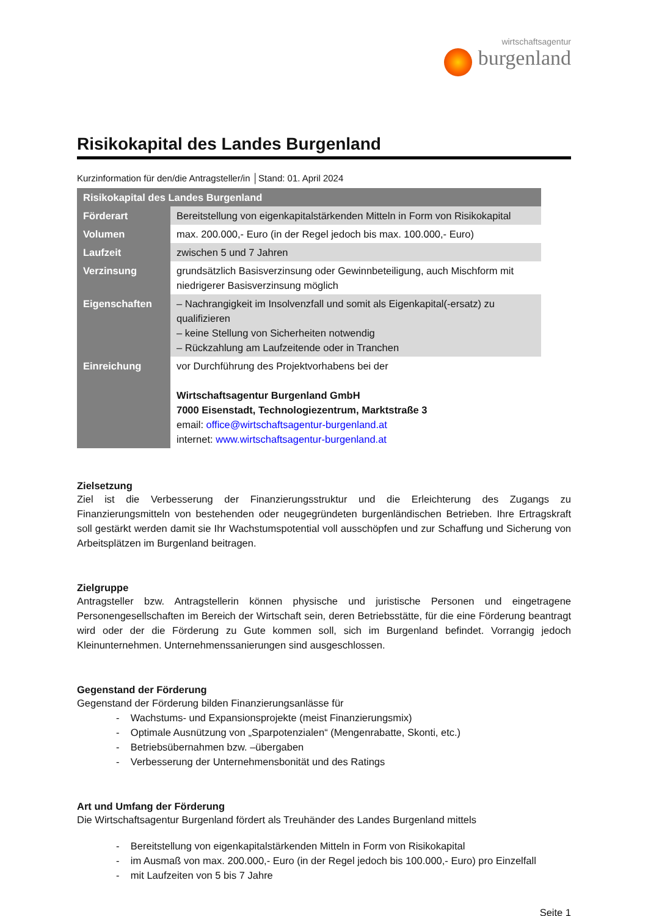wirtschaftsagentur
burgenland
Risikokapital des Landes Burgenland
Kurzinformation für den/die Antragsteller/in │Stand: 01. April 2024
| Risikokapital des Landes Burgenland | |
| Förderart | Bereitstellung von eigenkapitalstärkenden Mitteln in Form von Risikokapital |
| Volumen | max. 200.000,- Euro (in der Regel jedoch bis max. 100.000,- Euro) |
| Laufzeit | zwischen 5 und 7 Jahren |
| Verzinsung | grundsätzlich Basisverzinsung oder Gewinnbeteiligung, auch Mischform mit niedrigerer Basisverzinsung möglich |
| Eigenschaften | – Nachrangigkeit im Insolvenzfall und somit als Eigenkapital(-ersatz) zu qualifizieren – keine Stellung von Sicherheiten notwendig – Rückzahlung am Laufzeitende oder in Tranchen |
| Einreichung | vor Durchführung des Projektvorhabens bei der Wirtschaftsagentur Burgenland GmbH 7000 Eisenstadt, Technologiezentrum, Marktstraße 3 email: office@wirtschaftsagentur-burgenland.at internet: www.wirtschaftsagentur-burgenland.at |
Zielsetzung
Ziel ist die Verbesserung der Finanzierungsstruktur und die Erleichterung des Zugangs zu Finanzierungsmitteln von bestehenden oder neugegründeten burgenländischen Betrieben. Ihre Ertragskraft soll gestärkt werden damit sie Ihr Wachstumspotential voll ausschöpfen und zur Schaffung und Sicherung von Arbeitsplätzen im Burgenland beitragen.
Zielgruppe
Antragsteller bzw. Antragstellerin können physische und juristische Personen und eingetragene Personengesellschaften im Bereich der Wirtschaft sein, deren Betriebsstätte, für die eine Förderung beantragt wird oder der die Förderung zu Gute kommen soll, sich im Burgenland befindet. Vorrangig jedoch Kleinunternehmen. Unternehmenssanierungen sind ausgeschlossen.
Gegenstand der Förderung
Gegenstand der Förderung bilden Finanzierungsanlässe für
- Wachstums- und Expansionsprojekte (meist Finanzierungsmix)
- Optimale Ausnützung von „Sparpotenzialen“ (Mengenrabatte, Skonti, etc.)
- Betriebsübernahmen bzw. –übergaben
- Verbesserung der Unternehmensbonität und des Ratings
Art und Umfang der Förderung
Die Wirtschaftsagentur Burgenland fördert als Treuhänder des Landes Burgenland mittels
- Bereitstellung von eigenkapitalstärkenden Mitteln in Form von Risikokapital
- im Ausmaß von max. 200.000,- Euro (in der Regel jedoch bis 100.000,- Euro) pro Einzelfall
- mit Laufzeiten von 5 bis 7 Jahre
Seite 1